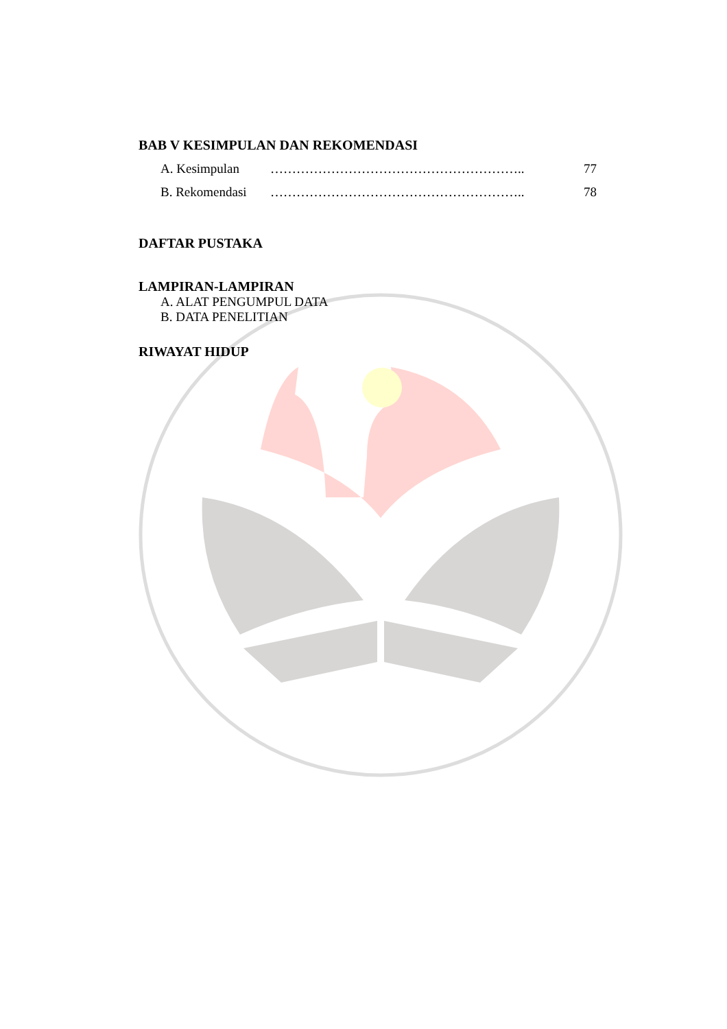BAB V KESIMPULAN DAN REKOMENDASI
A. Kesimpulan ………………………………………………….. 77
B. Rekomendasi ………………………………………………….. 78
DAFTAR PUSTAKA
LAMPIRAN-LAMPIRAN
A. ALAT PENGUMPUL DATA
B. DATA PENELITIAN
RIWAYAT HIDUP